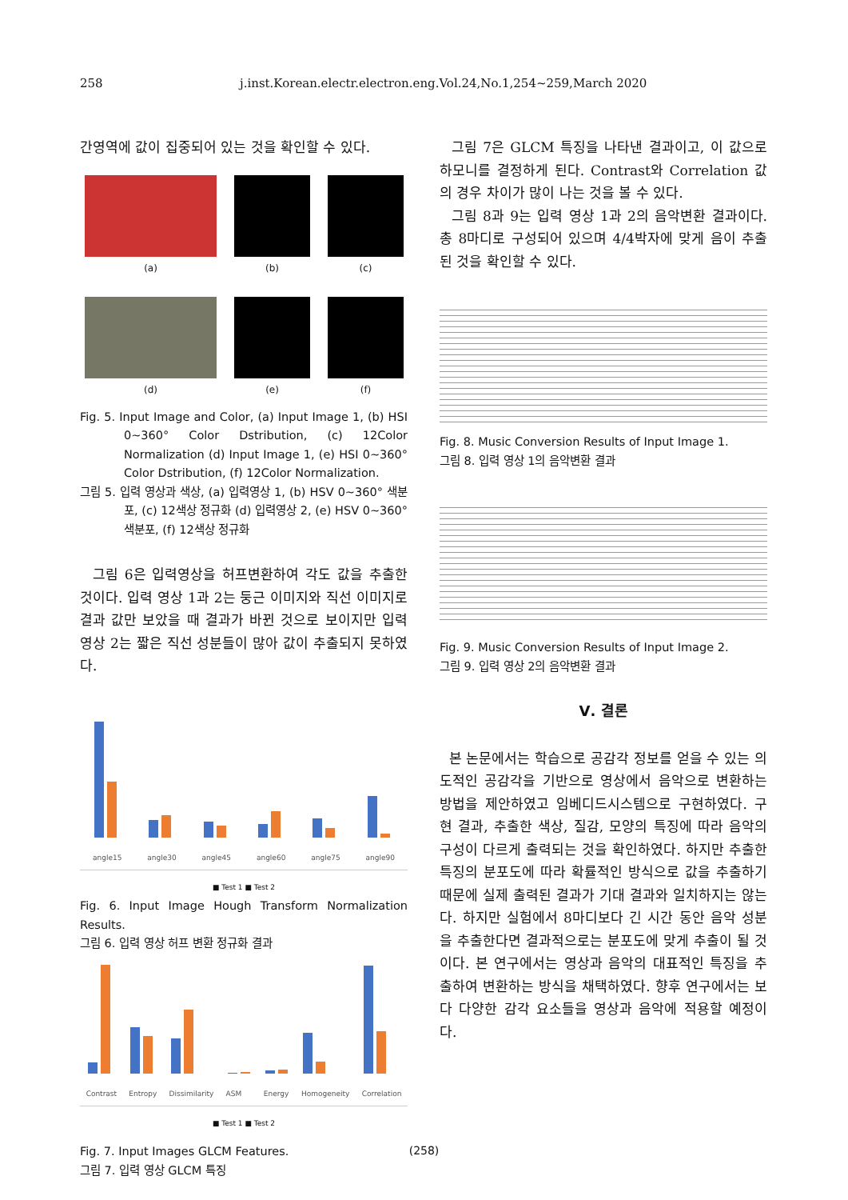258 j.inst.Korean.electr.electron.eng.Vol.24,No.1,254~259,March 2020
간영역에 값이 집중되어 있는 것을 확인할 수 있다.
(a)
(b)
(c)
(d)
(e)
(f)
Fig. 5. Input Image and Color, (a) Input Image 1, (b) HSI 0~360° Color Dstribution, (c) 12Color Normalization (d) Input Image 1, (e) HSI 0~360° Color Dstribution, (f) 12Color Normalization.
그림 5. 입력 영상과 색상, (a) 입력영상 1, (b) HSV 0~360° 색분포, (c) 12색상 정규화 (d) 입력영상 2, (e) HSV 0~360° 색분포, (f) 12색상 정규화
그림 6은 입력영상을 허프변환하여 각도 값을 추출한 것이다. 입력 영상 1과 2는 둥근 이미지와 직선 이미지로 결과 값만 보았을 때 결과가 바뀐 것으로 보이지만 입력 영상 2는 짧은 직선 성분들이 많아 값이 추출되지 못하였다.
angle15
angle30
angle45
angle60
angle75
angle90
■ Test 1 ■ Test 2
Fig. 6. Input Image Hough Transform Normalization Results.
그림 6. 입력 영상 허프 변환 정규화 결과
Contrast
Entropy
Dissimilarity
ASM
Energy
Homogeneity
Correlation
■ Test 1 ■ Test 2
Fig. 7. Input Images GLCM Features.
그림 7. 입력 영상 GLCM 특징
그림 7은 GLCM 특징을 나타낸 결과이고, 이 값으로 하모니를 결정하게 된다. Contrast와 Correlation 값의 경우 차이가 많이 나는 것을 볼 수 있다.
그림 8과 9는 입력 영상 1과 2의 음악변환 결과이다. 총 8마디로 구성되어 있으며 4/4박자에 맞게 음이 추출된 것을 확인할 수 있다.
Fig. 8. Music Conversion Results of Input Image 1.
그림 8. 입력 영상 1의 음악변환 결과
Fig. 9. Music Conversion Results of Input Image 2.
그림 9. 입력 영상 2의 음악변환 결과
Ⅴ. 결론
본 논문에서는 학습으로 공감각 정보를 얻을 수 있는 의도적인 공감각을 기반으로 영상에서 음악으로 변환하는 방법을 제안하였고 임베디드시스템으로 구현하였다. 구현 결과, 추출한 색상, 질감, 모양의 특징에 따라 음악의 구성이 다르게 출력되는 것을 확인하였다. 하지만 추출한 특징의 분포도에 따라 확률적인 방식으로 값을 추출하기 때문에 실제 출력된 결과가 기대 결과와 일치하지는 않는다. 하지만 실험에서 8마디보다 긴 시간 동안 음악 성분을 추출한다면 결과적으로는 분포도에 맞게 추출이 될 것이다. 본 연구에서는 영상과 음악의 대표적인 특징을 추출하여 변환하는 방식을 채택하였다. 향후 연구에서는 보다 다양한 감각 요소들을 영상과 음악에 적용할 예정이다.
(258)